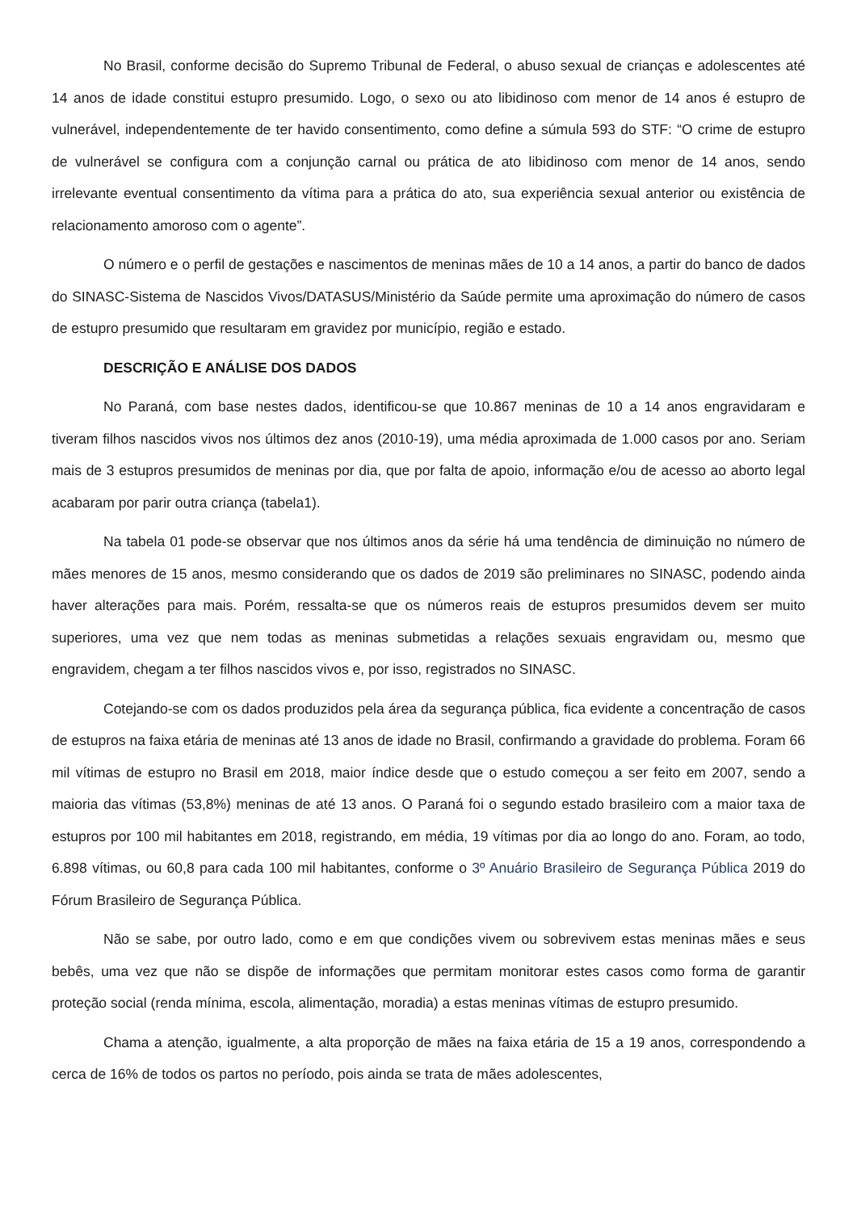No Brasil, conforme decisão do Supremo Tribunal de Federal, o abuso sexual de crianças e adolescentes até 14 anos de idade constitui estupro presumido. Logo, o sexo ou ato libidinoso com menor de 14 anos é estupro de vulnerável, independentemente de ter havido consentimento, como define a súmula 593 do STF: “O crime de estupro de vulnerável se configura com a conjunção carnal ou prática de ato libidinoso com menor de 14 anos, sendo irrelevante eventual consentimento da vítima para a prática do ato, sua experiência sexual anterior ou existência de relacionamento amoroso com o agente”.
O número e o perfil de gestações e nascimentos de meninas mães de 10 a 14 anos, a partir do banco de dados do SINASC-Sistema de Nascidos Vivos/DATASUS/Ministério da Saúde permite uma aproximação do número de casos de estupro presumido que resultaram em gravidez por município, região e estado.
DESCRIÇÃO E ANÁLISE DOS DADOS
No Paraná, com base nestes dados, identificou-se que 10.867 meninas de 10 a 14 anos engravidaram e tiveram filhos nascidos vivos nos últimos dez anos (2010-19), uma média aproximada de 1.000 casos por ano. Seriam mais de 3 estupros presumidos de meninas por dia, que por falta de apoio, informação e/ou de acesso ao aborto legal acabaram por parir outra criança (tabela1).
Na tabela 01 pode-se observar que nos últimos anos da série há uma tendência de diminuição no número de mães menores de 15 anos, mesmo considerando que os dados de 2019 são preliminares no SINASC, podendo ainda haver alterações para mais. Porém, ressalta-se que os números reais de estupros presumidos devem ser muito superiores, uma vez que nem todas as meninas submetidas a relações sexuais engravidam ou, mesmo que engravidem, chegam a ter filhos nascidos vivos e, por isso, registrados no SINASC.
Cotejando-se com os dados produzidos pela área da segurança pública, fica evidente a concentração de casos de estupros na faixa etária de meninas até 13 anos de idade no Brasil, confirmando a gravidade do problema. Foram 66 mil vítimas de estupro no Brasil em 2018, maior índice desde que o estudo começou a ser feito em 2007, sendo a maioria das vítimas (53,8%) meninas de até 13 anos. O Paraná foi o segundo estado brasileiro com a maior taxa de estupros por 100 mil habitantes em 2018, registrando, em média, 19 vítimas por dia ao longo do ano. Foram, ao todo, 6.898 vítimas, ou 60,8 para cada 100 mil habitantes, conforme o 3º Anuário Brasileiro de Segurança Pública 2019 do Fórum Brasileiro de Segurança Pública.
Não se sabe, por outro lado, como e em que condições vivem ou sobrevivem estas meninas mães e seus bebês, uma vez que não se dispõe de informações que permitam monitorar estes casos como forma de garantir proteção social (renda mínima, escola, alimentação, moradia) a estas meninas vítimas de estupro presumido.
Chama a atenção, igualmente, a alta proporção de mães na faixa etária de 15 a 19 anos, correspondendo a cerca de 16% de todos os partos no período, pois ainda se trata de mães adolescentes,